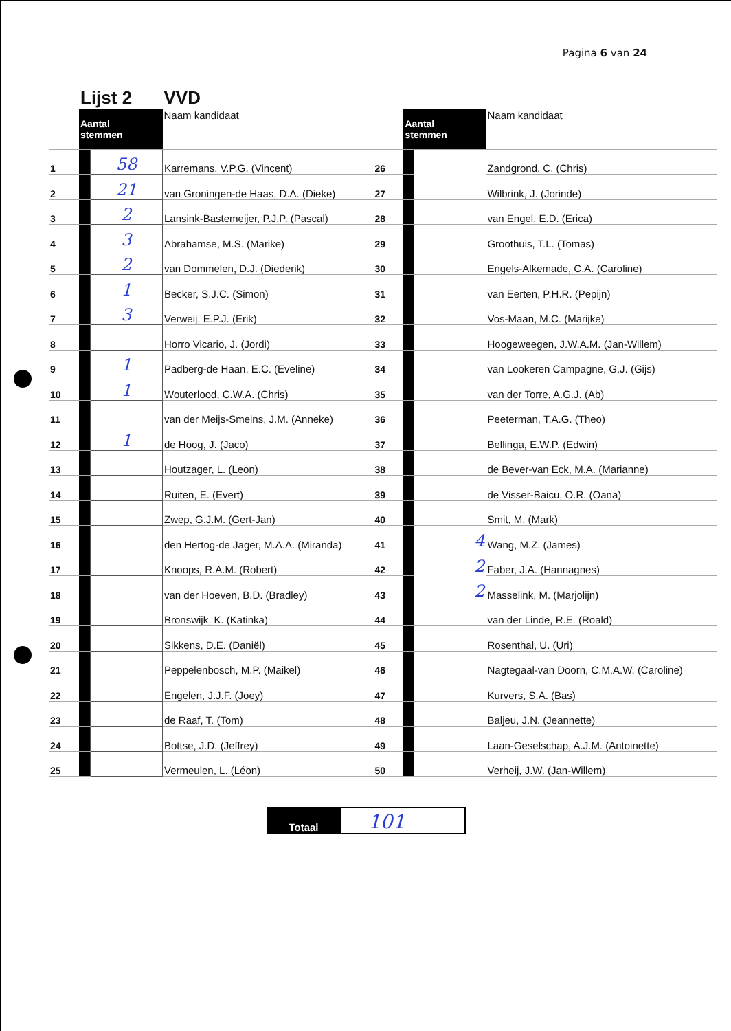Pagina 6 van 24
| | Lijst 2 | | VVD | | | | |
| | Aantal stemmen | | Naam kandidaat | | Aantal stemmen | | Naam kandidaat |
| 1 | | 58 | Karremans, V.P.G. (Vincent) | 26 | | | Zandgrond, C. (Chris) |
| 2 | | 21 | van Groningen-de Haas, D.A. (Dieke) | 27 | | | Wilbrink, J. (Jorinde) |
| 3 | | 2 | Lansink-Bastemeijer, P.J.P. (Pascal) | 28 | | | van Engel, E.D. (Erica) |
| 4 | | 3 | Abrahamse, M.S. (Marike) | 29 | | | Groothuis, T.L. (Tomas) |
| 5 | | 2 | van Dommelen, D.J. (Diederik) | 30 | | | Engels-Alkemade, C.A. (Caroline) |
| 6 | | 1 | Becker, S.J.C. (Simon) | 31 | | | van Eerten, P.H.R. (Pepijn) |
| 7 | | 3 | Verweij, E.P.J. (Erik) | 32 | | | Vos-Maan, M.C. (Marijke) |
| 8 | | | Horro Vicario, J. (Jordi) | 33 | | | Hoogeweegen, J.W.A.M. (Jan-Willem) |
| 9 | | 1 | Padberg-de Haan, E.C. (Eveline) | 34 | | | van Lookeren Campagne, G.J. (Gijs) |
| 10 | | 1 | Wouterlood, C.W.A. (Chris) | 35 | | | van der Torre, A.G.J. (Ab) |
| 11 | | | van der Meijs-Smeins, J.M. (Anneke) | 36 | | | Peeterman, T.A.G. (Theo) |
| 12 | | 1 | de Hoog, J. (Jaco) | 37 | | | Bellinga, E.W.P. (Edwin) |
| 13 | | | Houtzager, L. (Leon) | 38 | | | de Bever-van Eck, M.A. (Marianne) |
| 14 | | | Ruiten, E. (Evert) | 39 | | | de Visser-Baicu, O.R. (Oana) |
| 15 | | | Zwep, G.J.M. (Gert-Jan) | 40 | | | Smit, M. (Mark) |
| 16 | | | den Hertog-de Jager, M.A.A. (Miranda) | 41 | | 4 | Wang, M.Z. (James) |
| 17 | | | Knoops, R.A.M. (Robert) | 42 | | 2 | Faber, J.A. (Hannagnes) |
| 18 | | | van der Hoeven, B.D. (Bradley) | 43 | | 2 | Masselink, M. (Marjolijn) |
| 19 | | | Bronswijk, K. (Katinka) | 44 | | | van der Linde, R.E. (Roald) |
| 20 | | | Sikkens, D.E. (Daniël) | 45 | | | Rosenthal, U. (Uri) |
| 21 | | | Peppelenbosch, M.P. (Maikel) | 46 | | | Nagtegaal-van Doorn, C.M.A.W. (Caroline) |
| 22 | | | Engelen, J.J.F. (Joey) | 47 | | | Kurvers, S.A. (Bas) |
| 23 | | | de Raaf, T. (Tom) | 48 | | | Baljeu, J.N. (Jeannette) |
| 24 | | | Bottse, J.D. (Jeffrey) | 49 | | | Laan-Geselschap, A.J.M. (Antoinette) |
| 25 | | | Vermeulen, L. (Léon) | 50 | | | Verheij, J.W. (Jan-Willem) |
| Totaal | 101 |